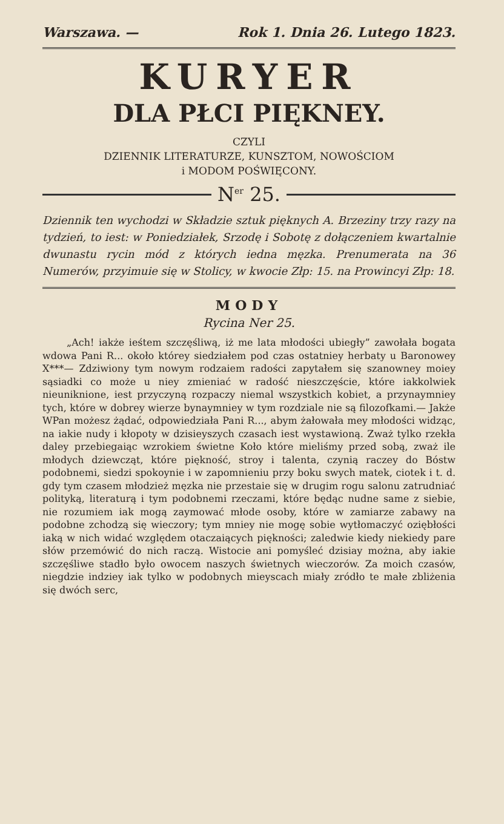Warszawa. — Rok 1. Dnia 26. Lutego 1823.
KURYER
DLA PŁCI PIĘKNEY.
CZYLI
DZIENNIK LITERATURZE, KUNSZTOM, NOWOŚCIOM
i MODOM POŚWIĘCONY.
N<sup>er</sup> 25.
Dziennik ten wychodzi w Składzie sztuk pięknych A. Brzeziny trzy razy na tydzień, to iest: w Poniedziałek, Srzodę i Sobotę z dołączeniem kwartalnie dwunastu rycin mód z których iedna męzka. Prenumerata na 36 Numerów, przyimuie się w Stolicy, w kwocie Złp: 15. na Prowincyi Złp: 18.
MODY
Rycina Ner 25.
„Ach! iakże ieśtem szczęśliwą, iż me lata młodości ubiegły” zawołała bogata wdowa Pani R... około którey siedziałem pod czas ostatniey herbaty u Baronowey X***— Zdziwiony tym nowym rodzaiem radości zapytałem się szanowney moiey sąsiadki co może u niey zmieniać w radość nieszczęście, które iakkolwiek nieuniknione, iest przyczyną rozpaczy niemal wszystkich kobiet, a przynaymniey tych, które w dobrey wierze bynaymniey w tym rozdziale nie są filozofkami.— Jakże WPan możesz żądać, odpowiedziała Pani R..., abym żałowała mey młodości widząc, na iakie nudy i kłopoty w dzisieyszych czasach iest wystawioną. Zważ tylko rzekła daley przebiegaiąc wzrokiem świetne Koło które mieliśmy przed sobą, zważ ile młodych dziewcząt, które piękność, stroy i talenta, czynią raczey do Bóstw podobnemi, siedzi spokoynie i w zapomnieniu przy boku swych matek, ciotek i t. d. gdy tym czasem młodzież męzka nie przestaie się w drugim rogu salonu zatrudniać polityką, literaturą i tym podobnemi rzeczami, które będąc nudne same z siebie, nie rozumiem iak mogą zaymować młode osoby, które w zamiarze zabawy na podobne zchodzą się wieczory; tym mniey nie mogę sobie wytłomaczyć oziębłości iaką w nich widać względem otaczaiących piękności; zaledwie kiedy niekiedy pare słów przemówić do nich raczą. Wistocie ani pomyśleć dzisiay można, aby iakie szczęśliwe stadło było owocem naszych świetnych wieczorów. Za moich czasów, niegdzie indziey iak tylko w podobnych mieyscach miały zródło te małe zbliżenia się dwóch serc,